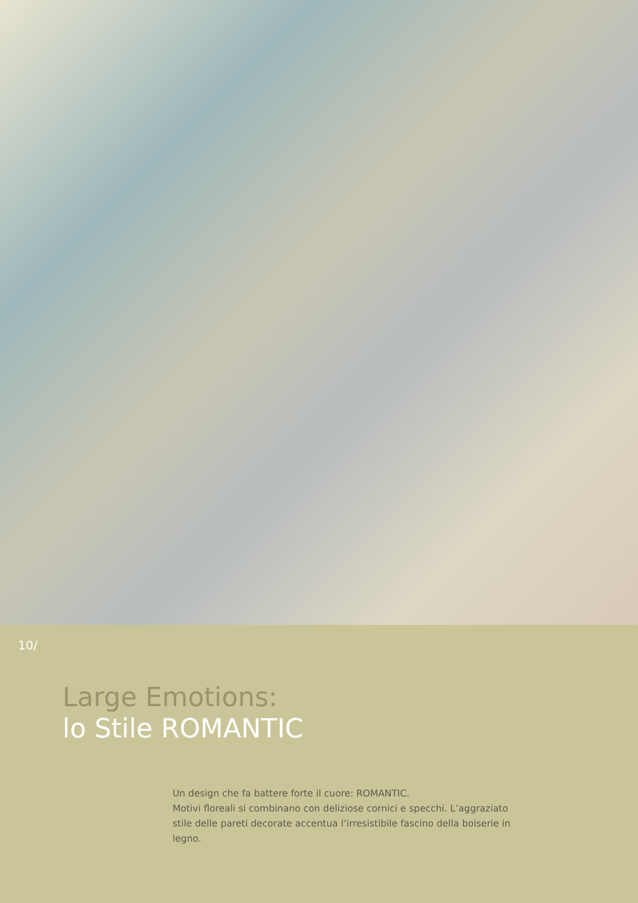10/
Large Emotions:
lo Stile ROMANTIC
Un design che fa battere forte il cuore: ROMANTIC.
Motivi floreali si combinano con deliziose cornici e specchi. L’aggraziato stile delle pareti decorate accentua l’irresistibile fascino della boiserie in legno.